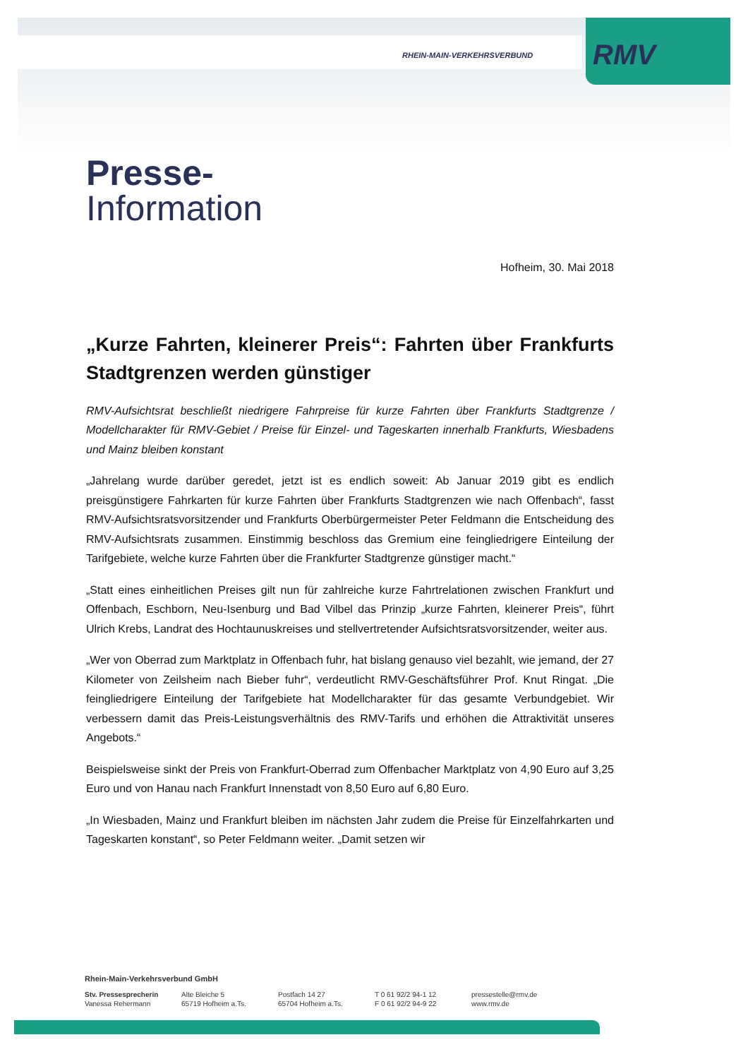RHEIN-MAIN-VERKEHRSVERBUND RMV
Presse-
Information
Hofheim, 30. Mai 2018
„Kurze Fahrten, kleinerer Preis“: Fahrten über Frankfurts Stadtgrenzen werden günstiger
RMV-Aufsichtsrat beschließt niedrigere Fahrpreise für kurze Fahrten über Frankfurts Stadtgrenze / Modellcharakter für RMV-Gebiet / Preise für Einzel- und Tageskarten innerhalb Frankfurts, Wiesbadens und Mainz bleiben konstant
„Jahrelang wurde darüber geredet, jetzt ist es endlich soweit: Ab Januar 2019 gibt es endlich preisgünstigere Fahrkarten für kurze Fahrten über Frankfurts Stadtgrenzen wie nach Offenbach“, fasst RMV-Aufsichtsratsvorsitzender und Frankfurts Oberbürgermeister Peter Feldmann die Entscheidung des RMV-Aufsichtsrats zusammen. Einstimmig beschloss das Gremium eine feingliedrigere Einteilung der Tarifgebiete, welche kurze Fahrten über die Frankfurter Stadtgrenze günstiger macht.“
„Statt eines einheitlichen Preises gilt nun für zahlreiche kurze Fahrtrelationen zwischen Frankfurt und Offenbach, Eschborn, Neu-Isenburg und Bad Vilbel das Prinzip „kurze Fahrten, kleinerer Preis“, führt Ulrich Krebs, Landrat des Hochtaunuskreises und stellvertretender Aufsichtsratsvorsitzender, weiter aus.
„Wer von Oberrad zum Marktplatz in Offenbach fuhr, hat bislang genauso viel bezahlt, wie jemand, der 27 Kilometer von Zeilsheim nach Bieber fuhr“, verdeutlicht RMV-Geschäftsführer Prof. Knut Ringat. „Die feingliedrigere Einteilung der Tarifgebiete hat Modellcharakter für das gesamte Verbundgebiet. Wir verbessern damit das Preis-Leistungsverhältnis des RMV-Tarifs und erhöhen die Attraktivität unseres Angebots.“
Beispielsweise sinkt der Preis von Frankfurt-Oberrad zum Offenbacher Marktplatz von 4,90 Euro auf 3,25 Euro und von Hanau nach Frankfurt Innenstadt von 8,50 Euro auf 6,80 Euro.
„In Wiesbaden, Mainz und Frankfurt bleiben im nächsten Jahr zudem die Preise für Einzelfahrkarten und Tageskarten konstant“, so Peter Feldmann weiter. „Damit setzen wir
Rhein-Main-Verkehrsverbund GmbH
Stv. Pressesprecherin
Vanessa Rehermann
Alte Bleiche 5
65719 Hofheim a.Ts.
Postfach 14 27
65704 Hofheim a.Ts.
T 0 61 92/2 94-1 12
F 0 61 92/2 94-9 22
pressestelle@rmv.de
www.rmv.de